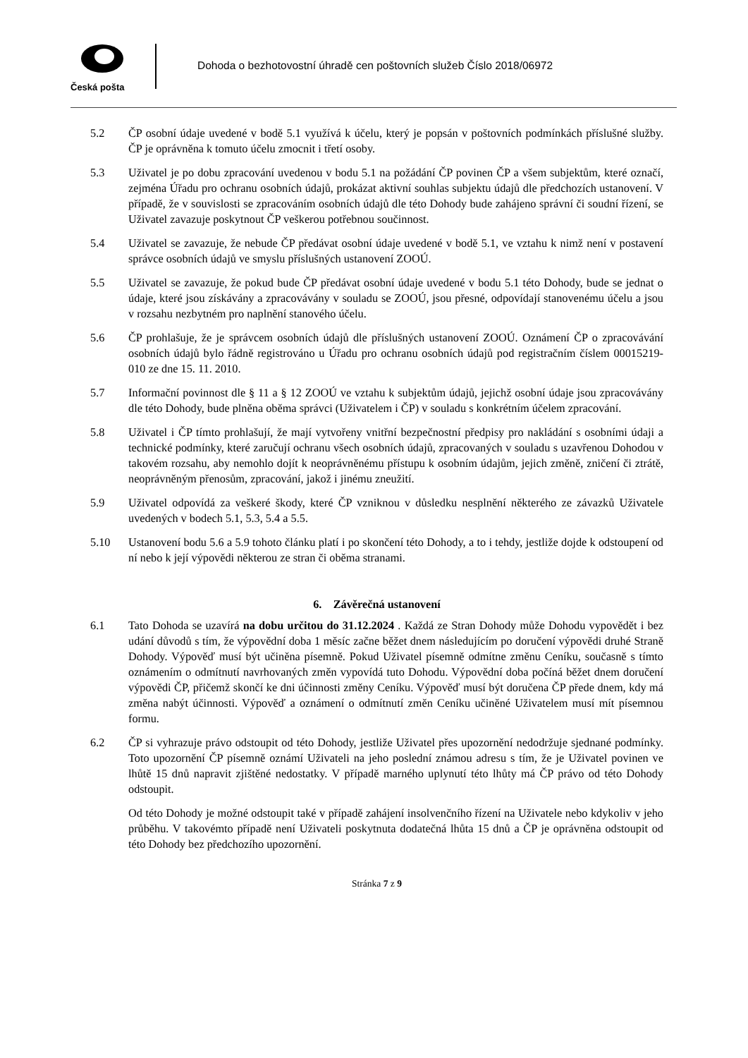Česká pošta
Dohoda o bezhotovostní úhradě cen poštovních služeb Číslo 2018/06972
5.2 ČP osobní údaje uvedené v bodě 5.1 využívá k účelu, který je popsán v poštovních podmínkách příslušné služby. ČP je oprávněna k tomuto účelu zmocnit i třetí osoby.
5.3 Uživatel je po dobu zpracování uvedenou v bodu 5.1 na požádání ČP povinen ČP a všem subjektům, které označí, zejména Úřadu pro ochranu osobních údajů, prokázat aktivní souhlas subjektu údajů dle předchozích ustanovení. V případě, že v souvislosti se zpracováním osobních údajů dle této Dohody bude zahájeno správní či soudní řízení, se Uživatel zavazuje poskytnout ČP veškerou potřebnou součinnost.
5.4 Uživatel se zavazuje, že nebude ČP předávat osobní údaje uvedené v bodě 5.1, ve vztahu k nimž není v postavení správce osobních údajů ve smyslu příslušných ustanovení ZOOÚ.
5.5 Uživatel se zavazuje, že pokud bude ČP předávat osobní údaje uvedené v bodu 5.1 této Dohody, bude se jednat o údaje, které jsou získávány a zpracovávány v souladu se ZOOÚ, jsou přesné, odpovídají stanovenému účelu a jsou v rozsahu nezbytném pro naplnění stanového účelu.
5.6 ČP prohlašuje, že je správcem osobních údajů dle příslušných ustanovení ZOOÚ. Oznámení ČP o zpracovávání osobních údajů bylo řádně registrováno u Úřadu pro ochranu osobních údajů pod registračním číslem 00015219-010 ze dne 15. 11. 2010.
5.7 Informační povinnost dle § 11 a § 12 ZOOÚ ve vztahu k subjektům údajů, jejichž osobní údaje jsou zpracovávány dle této Dohody, bude plněna oběma správci (Uživatelem i ČP) v souladu s konkrétním účelem zpracování.
5.8 Uživatel i ČP tímto prohlašují, že mají vytvořeny vnitřní bezpečnostní předpisy pro nakládání s osobními údaji a technické podmínky, které zaručují ochranu všech osobních údajů, zpracovaných v souladu s uzavřenou Dohodou v takovém rozsahu, aby nemohlo dojít k neoprávněnému přístupu k osobním údajům, jejich změně, zničení či ztrátě, neoprávněným přenosům, zpracování, jakož i jinému zneužití.
5.9 Uživatel odpovídá za veškeré škody, které ČP vzniknou v důsledku nesplnění některého ze závazků Uživatele uvedených v bodech 5.1, 5.3, 5.4 a 5.5.
5.10 Ustanovení bodu 5.6 a 5.9 tohoto článku platí i po skončení této Dohody, a to i tehdy, jestliže dojde k odstoupení od ní nebo k její výpovědi některou ze stran či oběma stranami.
6. Závěrečná ustanovení
6.1 Tato Dohoda se uzavírá na dobu určitou do 31.12.2024 . Každá ze Stran Dohody může Dohodu vypovědět i bez udání důvodů s tím, že výpovědní doba 1 měsíc začne běžet dnem následujícím po doručení výpovědi druhé Straně Dohody. Výpověď musí být učiněna písemně. Pokud Uživatel písemně odmítne změnu Ceníku, současně s tímto oznámením o odmítnutí navrhovaných změn vypovídá tuto Dohodu. Výpovědní doba počíná běžet dnem doručení výpovědi ČP, přičemž skončí ke dni účinnosti změny Ceníku. Výpověď musí být doručena ČP přede dnem, kdy má změna nabýt účinnosti. Výpověď a oznámení o odmítnutí změn Ceníku učiněné Uživatelem musí mít písemnou formu.
6.2 ČP si vyhrazuje právo odstoupit od této Dohody, jestliže Uživatel přes upozornění nedodržuje sjednané podmínky. Toto upozornění ČP písemně oznámí Uživateli na jeho poslední známou adresu s tím, že je Uživatel povinen ve lhůtě 15 dnů napravit zjištěné nedostatky. V případě marného uplynutí této lhůty má ČP právo od této Dohody odstoupit.
Od této Dohody je možné odstoupit také v případě zahájení insolvenčního řízení na Uživatele nebo kdykoliv v jeho průběhu. V takovémto případě není Uživateli poskytnuta dodatečná lhůta 15 dnů a ČP je oprávněna odstoupit od této Dohody bez předchozího upozornění.
Stránka 7 z 9